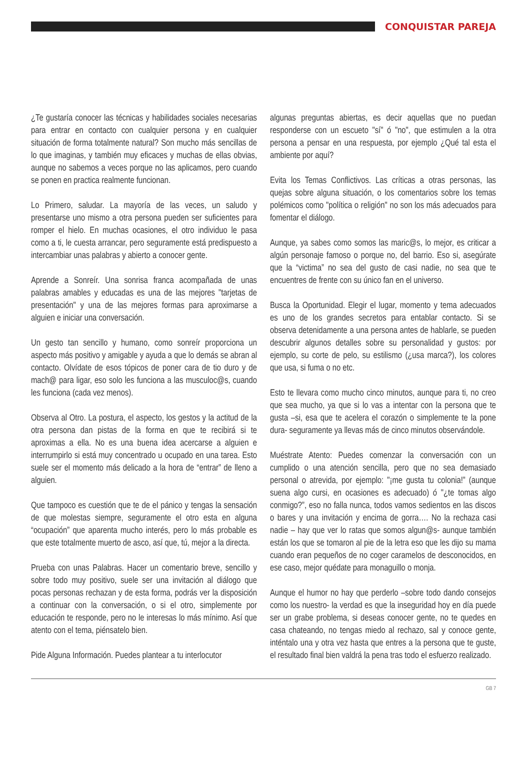CONQUISTAR PAREJA
¿Te gustaría conocer las técnicas y habilidades sociales necesarias para entrar en contacto con cualquier persona y en cualquier situación de forma totalmente natural? Son mucho más sencillas de lo que imaginas, y también muy eficaces y muchas de ellas obvias, aunque no sabemos a veces porque no las aplicamos, pero cuando se ponen en practica realmente funcionan.
Lo Primero, saludar. La mayoría de las veces, un saludo y presentarse uno mismo a otra persona pueden ser suficientes para romper el hielo. En muchas ocasiones, el otro individuo le pasa como a ti, le cuesta arrancar, pero seguramente está predispuesto a intercambiar unas palabras y abierto a conocer gente.
Aprende a Sonreír. Una sonrisa franca acompañada de unas palabras amables y educadas es una de las mejores "tarjetas de presentación" y una de las mejores formas para aproximarse a alguien e iniciar una conversación.
Un gesto tan sencillo y humano, como sonreír proporciona un aspecto más positivo y amigable y ayuda a que lo demás se abran al contacto. Olvídate de esos tópicos de poner cara de tio duro y de mach@ para ligar, eso solo les funciona a las musculoc@s, cuando les funciona (cada vez menos).
Observa al Otro. La postura, el aspecto, los gestos y la actitud de la otra persona dan pistas de la forma en que te recibirá si te aproximas a ella. No es una buena idea acercarse a alguien e interrumpirlo si está muy concentrado u ocupado en una tarea. Esto suele ser el momento más delicado a la hora de “entrar” de lleno a alguien.
Que tampoco es cuestión que te de el pánico y tengas la sensación de que molestas siempre, seguramente el otro esta en alguna “ocupación” que aparenta mucho interés, pero lo más probable es que este totalmente muerto de asco, así que, tú, mejor a la directa.
Prueba con unas Palabras. Hacer un comentario breve, sencillo y sobre todo muy positivo, suele ser una invitación al diálogo que pocas personas rechazan y de esta forma, podrás ver la disposición a continuar con la conversación, o si el otro, simplemente por educación te responde, pero no le interesas lo más mínimo. Así que atento con el tema, piénsatelo bien.
Pide Alguna Información. Puedes plantear a tu interlocutor
algunas preguntas abiertas, es decir aquellas que no puedan responderse con un escueto "sí" ó "no", que estimulen a la otra persona a pensar en una respuesta, por ejemplo ¿Qué tal esta el ambiente por aquí?
Evita los Temas Conflictivos. Las críticas a otras personas, las quejas sobre alguna situación, o los comentarios sobre los temas polémicos como "política o religión" no son los más adecuados para fomentar el diálogo.
Aunque, ya sabes como somos las maric@s, lo mejor, es criticar a algún personaje famoso o porque no, del barrio. Eso si, asegúrate que la “victima” no sea del gusto de casi nadie, no sea que te encuentres de frente con su único fan en el universo.
Busca la Oportunidad. Elegir el lugar, momento y tema adecuados es uno de los grandes secretos para entablar contacto. Si se observa detenidamente a una persona antes de hablarle, se pueden descubrir algunos detalles sobre su personalidad y gustos: por ejemplo, su corte de pelo, su estilismo (¿usa marca?), los colores que usa, si fuma o no etc.
Esto te llevara como mucho cinco minutos, aunque para ti, no creo que sea mucho, ya que si lo vas a intentar con la persona que te gusta –si, esa que te acelera el corazón o simplemente te la pone dura- seguramente ya llevas más de cinco minutos observándole.
Muéstrate Atento: Puedes comenzar la conversación con un cumplido o una atención sencilla, pero que no sea demasiado personal o atrevida, por ejemplo: "¡me gusta tu colonia!” (aunque suena algo cursi, en ocasiones es adecuado) ó "¿te tomas algo conmigo?”, eso no falla nunca, todos vamos sedientos en las discos o bares y una invitación y encima de gorra…. No la rechaza casi nadie – hay que ver lo ratas que somos algun@s- aunque también están los que se tomaron al pie de la letra eso que les dijo su mama cuando eran pequeños de no coger caramelos de desconocidos, en ese caso, mejor quédate para monaguillo o monja.
Aunque el humor no hay que perderlo –sobre todo dando consejos como los nuestro- la verdad es que la inseguridad hoy en día puede ser un grabe problema, si deseas conocer gente, no te quedes en casa chateando, no tengas miedo al rechazo, sal y conoce gente, inténtalo una y otra vez hasta que entres a la persona que te guste, el resultado final bien valdrá la pena tras todo el esfuerzo realizado.
GB 7